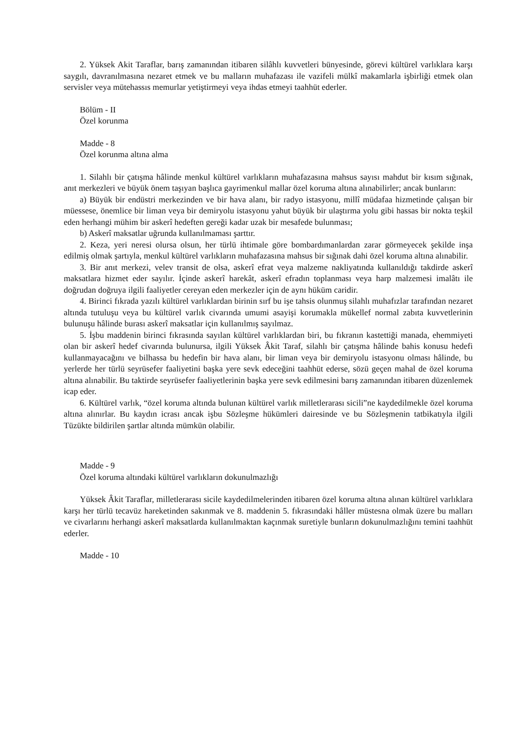2. Yüksek Akit Taraflar, barış zamanından itibaren silâhlı kuvvetleri bünyesinde, görevi kültürel varlıklara karşı saygılı, davranılmasına nezaret etmek ve bu malların muhafazası ile vazifeli mülkî makamlarla işbirliği etmek olan servisler veya mütehassıs memurlar yetiştirmeyi veya ihdas etmeyi taahhüt ederler.
Bölüm - II
Özel korunma
Madde - 8
Özel korunma altına alma
1. Silahlı bir çatışma hâlinde menkul kültürel varlıkların muhafazasına mahsus sayısı mahdut bir kısım sığınak, anıt merkezleri ve büyük önem taşıyan başlıca gayrimenkul mallar özel koruma altına alınabilirler; ancak bunların:
a) Büyük bir endüstri merkezinden ve bir hava alanı, bir radyo istasyonu, millî müdafaa hizmetinde çalışan bir müessese, önemlice bir liman veya bir demiryolu istasyonu yahut büyük bir ulaştırma yolu gibi hassas bir nokta teşkil eden herhangi mühim bir askerî hedeften gereği kadar uzak bir mesafede bulunması;
b) Askerî maksatlar uğrunda kullanılmaması şarttır.
2. Keza, yeri neresi olursa olsun, her türlü ihtimale göre bombardımanlardan zarar görmeyecek şekilde inşa edilmiş olmak şartıyla, menkul kültürel varlıkların muhafazasına mahsus bir sığınak dahi özel koruma altına alınabilir.
3. Bir anıt merkezi, velev transit de olsa, askerî efrat veya malzeme nakliyatında kullanıldığı takdirde askerî maksatlara hizmet eder sayılır. İçinde askerî harekât, askerî efradın toplanması veya harp malzemesi imalâtı ile doğrudan doğruya ilgili faaliyetler cereyan eden merkezler için de aynı hüküm caridir.
4. Birinci fıkrada yazılı kültürel varlıklardan birinin sırf bu işe tahsis olunmuş silahlı muhafızlar tarafından nezaret altında tutuluşu veya bu kültürel varlık civarında umumi asayişi korumakla mükellef normal zabıta kuvvetlerinin bulunuşu hâlinde burası askerî maksatlar için kullanılmış sayılmaz.
5. İşbu maddenin birinci fıkrasında sayılan kültürel varlıklardan biri, bu fıkranın kastettiği manada, ehemmiyeti olan bir askerî hedef civarında bulunursa, ilgili Yüksek Âkit Taraf, silahlı bir çatışma hâlinde bahis konusu hedefi kullanmayacağını ve bilhassa bu hedefin bir hava alanı, bir liman veya bir demiryolu istasyonu olması hâlinde, bu yerlerde her türlü seyrüsefer faaliyetini başka yere sevk edeceğini taahhüt ederse, sözü geçen mahal de özel koruma altına alınabilir. Bu taktirde seyrüsefer faaliyetlerinin başka yere sevk edilmesini barış zamanından itibaren düzenlemek icap eder.
6. Kültürel varlık, “özel koruma altında bulunan kültürel varlık milletlerarası sicili”ne kaydedilmekle özel koruma altına alınırlar. Bu kaydın icrası ancak işbu Sözleşme hükümleri dairesinde ve bu Sözleşmenin tatbikatıyla ilgili Tüzükte bildirilen şartlar altında mümkün olabilir.
Madde - 9
Özel koruma altındaki kültürel varlıkların dokunulmazlığı
Yüksek Âkit Taraflar, milletlerarası sicile kaydedilmelerinden itibaren özel koruma altına alınan kültürel varlıklara karşı her türlü tecavüz hareketinden sakınmak ve 8. maddenin 5. fıkrasındaki hâller müstesna olmak üzere bu malları ve civarlarını herhangi askerî maksatlarda kullanılmaktan kaçınmak suretiyle bunların dokunulmazlığını temini taahhüt ederler.
Madde - 10